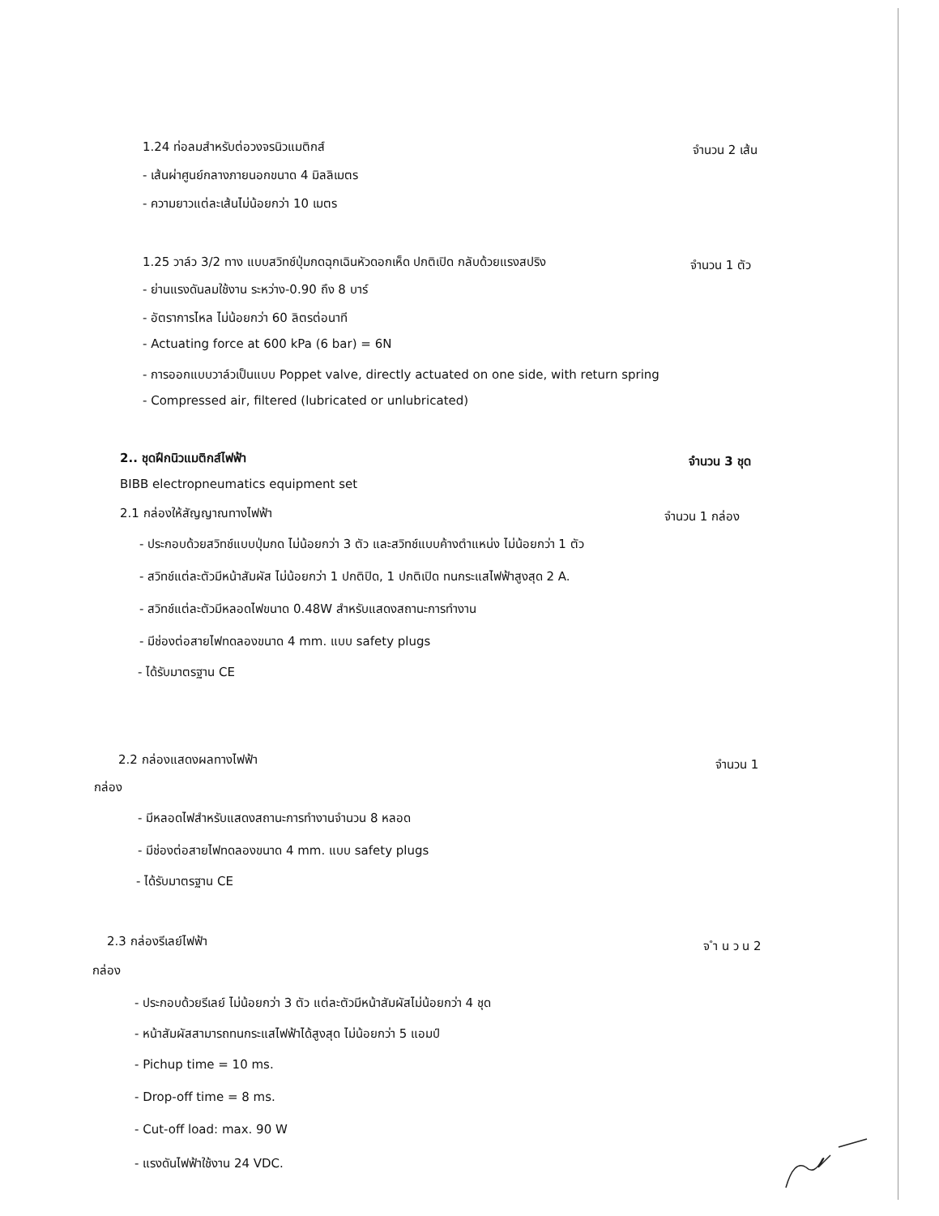1.24 ท่อลมสำหรับต่อวงจรนิวแมติกส์ จำนวน 2 เส้น
- เส้นผ่าศูนย์กลางภายนอกขนาด 4 มิลลิเมตร
- ความยาวแต่ละเส้นไม่น้อยกว่า 10 เมตร
1.25 วาล์ว 3/2 ทาง แบบสวิทช์ปุ่มกดฉุกเฉินหัวดอกเห็ด ปกติเปิด กลับด้วยแรงสปริง จำนวน 1 ตัว
- ย่านแรงดันลมใช้งาน ระหว่าง-0.90 ถึง 8 บาร์
- อัตราการไหล ไม่น้อยกว่า 60 ลิตรต่อนาที
- Actuating force at 600 kPa (6 bar) = 6N
- การออกแบบวาล์วเป็นแบบ Poppet valve, directly actuated on one side, with return spring
- Compressed air, filtered (lubricated or unlubricated)
2.. ชุดฝึกนิวแมติกส์ไฟฟ้า จำนวน 3 ชุด
BIBB electropneumatics equipment set
2.1 กล่องให้สัญญาณทางไฟฟ้า จำนวน 1 กล่อง
- ประกอบด้วยสวิทช์แบบปุ่มกด ไม่น้อยกว่า 3 ตัว และสวิทช์แบบค้างตำแหน่ง ไม่น้อยกว่า 1 ตัว
- สวิทช์แต่ละตัวมีหน้าสัมผัส ไม่น้อยกว่า 1 ปกติปิด, 1 ปกติเปิด ทนกระแสไฟฟ้าสูงสุด 2 A.
- สวิทช์แต่ละตัวมีหลอดไฟขนาด 0.48W สำหรับแสดงสถานะการทำงาน
- มีช่องต่อสายไฟทดลองขนาด 4 mm. แบบ safety plugs
- ได้รับมาตรฐาน CE
2.2 กล่องแสดงผลทางไฟฟ้า จำนวน 1
กล่อง
- มีหลอดไฟสำหรับแสดงสถานะการทำงานจำนวน 8 หลอด
- มีช่องต่อสายไฟทดลองขนาด 4 mm. แบบ safety plugs
- ได้รับมาตรฐาน CE
2.3 กล่องรีเลย์ไฟฟ้า จ ำ น ว น 2
กล่อง
- ประกอบด้วยรีเลย์ ไม่น้อยกว่า 3 ตัว แต่ละตัวมีหน้าสัมผัสไม่น้อยกว่า 4 ชุด
- หน้าสัมผัสสามารถทนกระแสไฟฟ้าได้สูงสุด ไม่น้อยกว่า 5 แอมป์
- Pichup time = 10 ms.
- Drop-off time = 8 ms.
- Cut-off load: max. 90 W
- แรงดันไฟฟ้าใช้งาน 24 VDC.